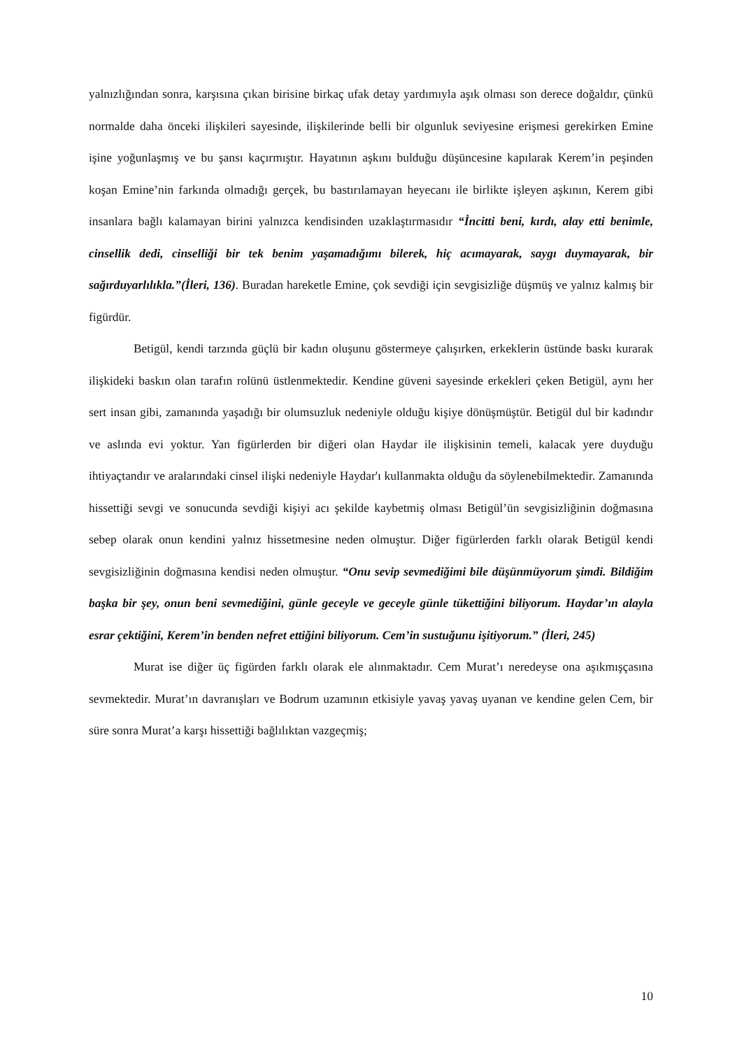yalnızlığından sonra, karşısına çıkan birisine birkaç ufak detay yardımıyla aşık olması son derece doğaldır, çünkü normalde daha önceki ilişkileri sayesinde, ilişkilerinde belli bir olgunluk seviyesine erişmesi gerekirken Emine işine yoğunlaşmış ve bu şansı kaçırmıştır. Hayatının aşkını bulduğu düşüncesine kapılarak Kerem’in peşinden koşan Emine’nin farkında olmadığı gerçek, bu bastırılamayan heyecanı ile birlikte işleyen aşkının, Kerem gibi insanlara bağlı kalamayan birini yalnızca kendisinden uzaklaştırmasıdır “İncitti beni, kırdı, alay etti benimle, cinsellik dedi, cinselliği bir tek benim yaşamadığımı bilerek, hiç acımayarak, saygı duymayarak, bir sağırduyarlılıkla.”(İleri, 136). Buradan hareketle Emine, çok sevdiği için sevgisizliğe düşmüş ve yalnız kalmış bir figürdür.
Betigül, kendi tarzında güçlü bir kadın oluşunu göstermeye çalışırken, erkeklerin üstünde baskı kurarak ilişkideki baskın olan tarafın rolünü üstlenmektedir. Kendine güveni sayesinde erkekleri çeken Betigül, aynı her sert insan gibi, zamanında yaşadığı bir olumsuzluk nedeniyle olduğu kişiye dönüşmüştür. Betigül dul bir kadındır ve aslında evi yoktur. Yan figürlerden bir diğeri olan Haydar ile ilişkisinin temeli, kalacak yere duyduğu ihtiyaçtandır ve aralarındaki cinsel ilişki nedeniyle Haydar'ı kullanmakta olduğu da söylenebilmektedir. Zamanında hissettiği sevgi ve sonucunda sevdiği kişiyi acı şekilde kaybetmiş olması Betigül’ün sevgisizliğinin doğmasına sebep olarak onun kendini yalnız hissetmesine neden olmuştur. Diğer figürlerden farklı olarak Betigül kendi sevgisizliğinin doğmasına kendisi neden olmuştur. “Onu sevip sevmediğimi bile düşünmüyorum şimdi. Bildiğim başka bir şey, onun beni sevmediğini, günle geceyle ve geceyle günle tükettiğini biliyorum. Haydar’ın alayla esrar çektiğini, Kerem’in benden nefret ettiğini biliyorum. Cem’in sustuğunu işitiyorum.” (İleri, 245)
Murat ise diğer üç figürden farklı olarak ele alınmaktadır. Cem Murat’ı neredeyse ona aşıkmışçasına sevmektedir. Murat’ın davranışları ve Bodrum uzamının etkisiyle yavaş yavaş uyanan ve kendine gelen Cem, bir süre sonra Murat’a karşı hissettiği bağlılıktan vazgeçmiş;
10